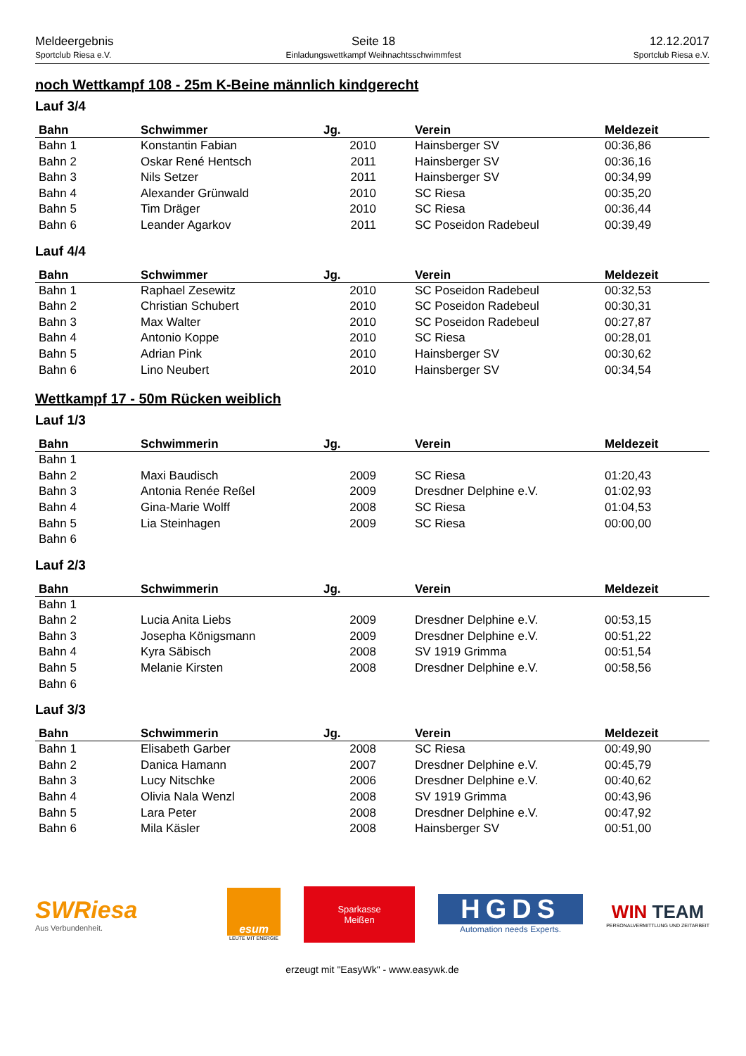Meldeergebnis
Sportclub Riesa e.V.
Seite 18
Einladungswettkampf Weihnachtsschwimmfest
12.12.2017
Sportclub Riesa e.V.
noch Wettkampf 108 - 25m K-Beine männlich kindgerecht
Lauf 3/4
| Bahn | Schwimmer | Jg. | Verein | Meldezeit |
| --- | --- | --- | --- | --- |
| Bahn 1 | Konstantin Fabian | 2010 | Hainsberger SV | 00:36,86 |
| Bahn 2 | Oskar René Hentsch | 2011 | Hainsberger SV | 00:36,16 |
| Bahn 3 | Nils Setzer | 2011 | Hainsberger SV | 00:34,99 |
| Bahn 4 | Alexander Grünwald | 2010 | SC Riesa | 00:35,20 |
| Bahn 5 | Tim Dräger | 2010 | SC Riesa | 00:36,44 |
| Bahn 6 | Leander Agarkov | 2011 | SC Poseidon Radebeul | 00:39,49 |
Lauf 4/4
| Bahn | Schwimmer | Jg. | Verein | Meldezeit |
| --- | --- | --- | --- | --- |
| Bahn 1 | Raphael Zesewitz | 2010 | SC Poseidon Radebeul | 00:32,53 |
| Bahn 2 | Christian Schubert | 2010 | SC Poseidon Radebeul | 00:30,31 |
| Bahn 3 | Max Walter | 2010 | SC Poseidon Radebeul | 00:27,87 |
| Bahn 4 | Antonio Koppe | 2010 | SC Riesa | 00:28,01 |
| Bahn 5 | Adrian Pink | 2010 | Hainsberger SV | 00:30,62 |
| Bahn 6 | Lino Neubert | 2010 | Hainsberger SV | 00:34,54 |
Wettkampf 17 - 50m Rücken weiblich
Lauf 1/3
| Bahn | Schwimmerin | Jg. | Verein | Meldezeit |
| --- | --- | --- | --- | --- |
| Bahn 1 | | | | |
| Bahn 2 | Maxi Baudisch | 2009 | SC Riesa | 01:20,43 |
| Bahn 3 | Antonia Renée Reßel | 2009 | Dresdner Delphine e.V. | 01:02,93 |
| Bahn 4 | Gina-Marie Wolff | 2008 | SC Riesa | 01:04,53 |
| Bahn 5 | Lia Steinhagen | 2009 | SC Riesa | 00:00,00 |
| Bahn 6 | | | | |
Lauf 2/3
| Bahn | Schwimmerin | Jg. | Verein | Meldezeit |
| --- | --- | --- | --- | --- |
| Bahn 1 | | | | |
| Bahn 2 | Lucia Anita Liebs | 2009 | Dresdner Delphine e.V. | 00:53,15 |
| Bahn 3 | Josepha Königsmann | 2009 | Dresdner Delphine e.V. | 00:51,22 |
| Bahn 4 | Kyra Säbisch | 2008 | SV 1919 Grimma | 00:51,54 |
| Bahn 5 | Melanie Kirsten | 2008 | Dresdner Delphine e.V. | 00:58,56 |
| Bahn 6 | | | | |
Lauf 3/3
| Bahn | Schwimmerin | Jg. | Verein | Meldezeit |
| --- | --- | --- | --- | --- |
| Bahn 1 | Elisabeth Garber | 2008 | SC Riesa | 00:49,90 |
| Bahn 2 | Danica Hamann | 2007 | Dresdner Delphine e.V. | 00:45,79 |
| Bahn 3 | Lucy Nitschke | 2006 | Dresdner Delphine e.V. | 00:40,62 |
| Bahn 4 | Olivia Nala Wenzl | 2008 | SV 1919 Grimma | 00:43,96 |
| Bahn 5 | Lara Peter | 2008 | Dresdner Delphine e.V. | 00:47,92 |
| Bahn 6 | Mila Käsler | 2008 | Hainsberger SV | 00:51,00 |
SWRiesa
Aus Verbundenheit.
esum
LEUTE MIT ENERGIE
Sparkasse
Meißen
HGDS
Automation needs Experts.
WIN TEAM
PERSONALVERMITTLUNG UND ZEITARBEIT
erzeugt mit "EasyWk" - www.easywk.de